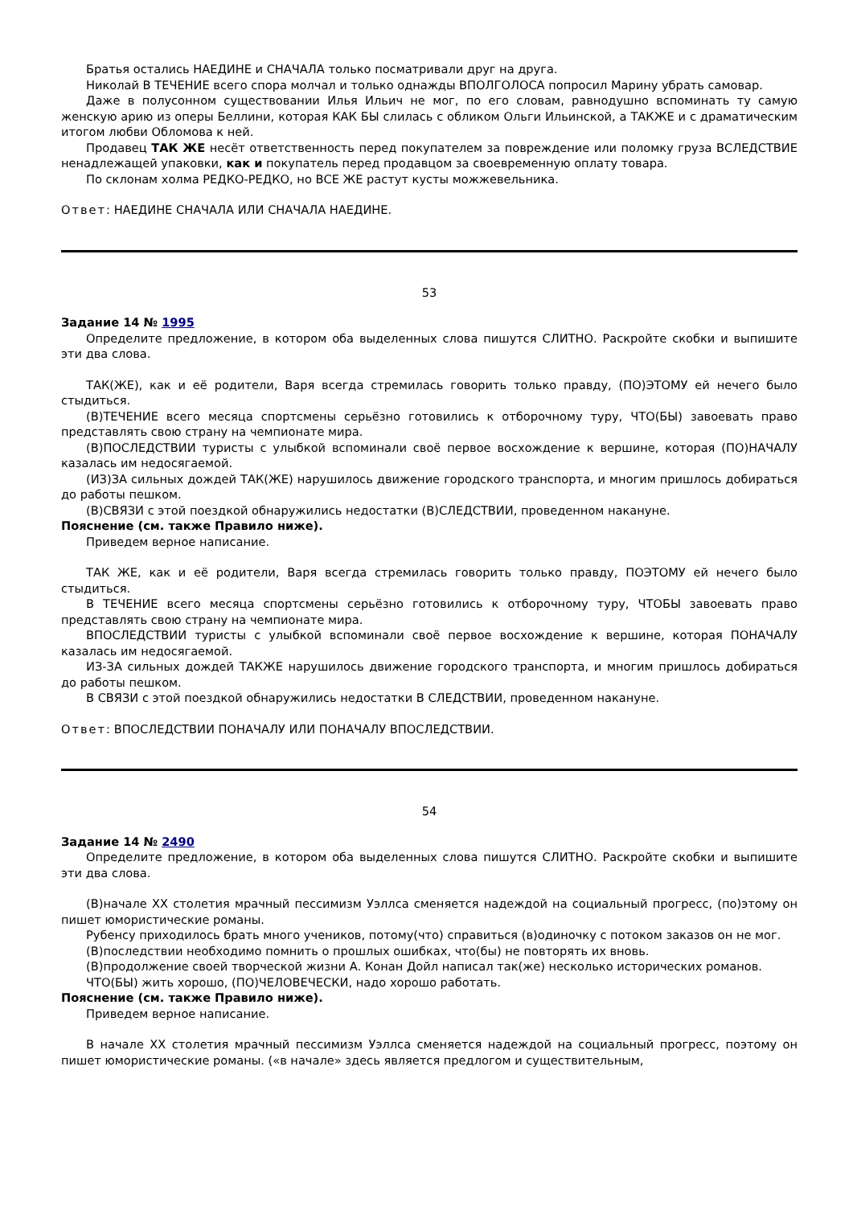Братья остались НАЕДИНЕ и СНАЧАЛА только посматривали друг на друга.
Николай В ТЕЧЕНИЕ всего спора молчал и только однажды ВПОЛГОЛОСА попросил Марину убрать самовар.
Даже в полусонном существовании Илья Ильич не мог, по его словам, равнодушно вспоминать ту самую женскую арию из оперы Беллини, которая КАК БЫ слилась с обликом Ольги Ильинской, а ТАКЖЕ и с драматическим итогом любви Обломова к ней.
Продавец ТАК ЖЕ несёт ответственность перед покупателем за повреждение или поломку груза ВСЛЕДСТВИЕ ненадлежащей упаковки, как и покупатель перед продавцом за своевременную оплату товара.
По склонам холма РЕДКО-РЕДКО, но ВСЕ ЖЕ растут кусты можжевельника.
Ответ: НАЕДИНЕ СНАЧАЛА ИЛИ СНАЧАЛА НАЕДИНЕ.
53
Задание 14 № 1995
Определите предложение, в котором оба выделенных слова пишутся СЛИТНО. Раскройте скобки и выпишите эти два слова.
ТАК(ЖЕ), как и её родители, Варя всегда стремилась говорить только правду, (ПО)ЭТОМУ ей нечего было стыдиться.
(В)ТЕЧЕНИЕ всего месяца спортсмены серьёзно готовились к отборочному туру, ЧТО(БЫ) завоевать право представлять свою страну на чемпионате мира.
(В)ПОСЛЕДСТВИИ туристы с улыбкой вспоминали своё первое восхождение к вершине, которая (ПО)НАЧАЛУ казалась им недосягаемой.
(ИЗ)ЗА сильных дождей ТАК(ЖЕ) нарушилось движение городского транспорта, и многим пришлось добираться до работы пешком.
(В)СВЯЗИ с этой поездкой обнаружились недостатки (В)СЛЕДСТВИИ, проведенном накануне.
Пояснение (см. также Правило ниже).
Приведем верное написание.
ТАК ЖЕ, как и её родители, Варя всегда стремилась говорить только правду, ПОЭТОМУ ей нечего было стыдиться.
В ТЕЧЕНИЕ всего месяца спортсмены серьёзно готовились к отборочному туру, ЧТОБЫ завоевать право представлять свою страну на чемпионате мира.
ВПОСЛЕДСТВИИ туристы с улыбкой вспоминали своё первое восхождение к вершине, которая ПОНАЧАЛУ казалась им недосягаемой.
ИЗ-ЗА сильных дождей ТАКЖЕ нарушилось движение городского транспорта, и многим пришлось добираться до работы пешком.
В СВЯЗИ с этой поездкой обнаружились недостатки В СЛЕДСТВИИ, проведенном накануне.
Ответ: ВПОСЛЕДСТВИИ ПОНАЧАЛУ ИЛИ ПОНАЧАЛУ ВПОСЛЕДСТВИИ.
54
Задание 14 № 2490
Определите предложение, в котором оба выделенных слова пишутся СЛИТНО. Раскройте скобки и выпишите эти два слова.
(В)начале XX столетия мрачный пессимизм Уэллса сменяется надеждой на социальный прогресс, (по)этому он пишет юмористические романы.
Рубенсу приходилось брать много учеников, потому(что) справиться (в)одиночку с потоком заказов он не мог.
(В)последствии необходимо помнить о прошлых ошибках, что(бы) не повторять их вновь.
(В)продолжение своей творческой жизни А. Конан Дойл написал так(же) несколько исторических романов.
ЧТО(БЫ) жить хорошо, (ПО)ЧЕЛОВЕЧЕСКИ, надо хорошо работать.
Пояснение (см. также Правило ниже).
Приведем верное написание.
В начале XX столетия мрачный пессимизм Уэллса сменяется надеждой на социальный прогресс, поэтому он пишет юмористические романы. («в начале» здесь является предлогом и существительным,